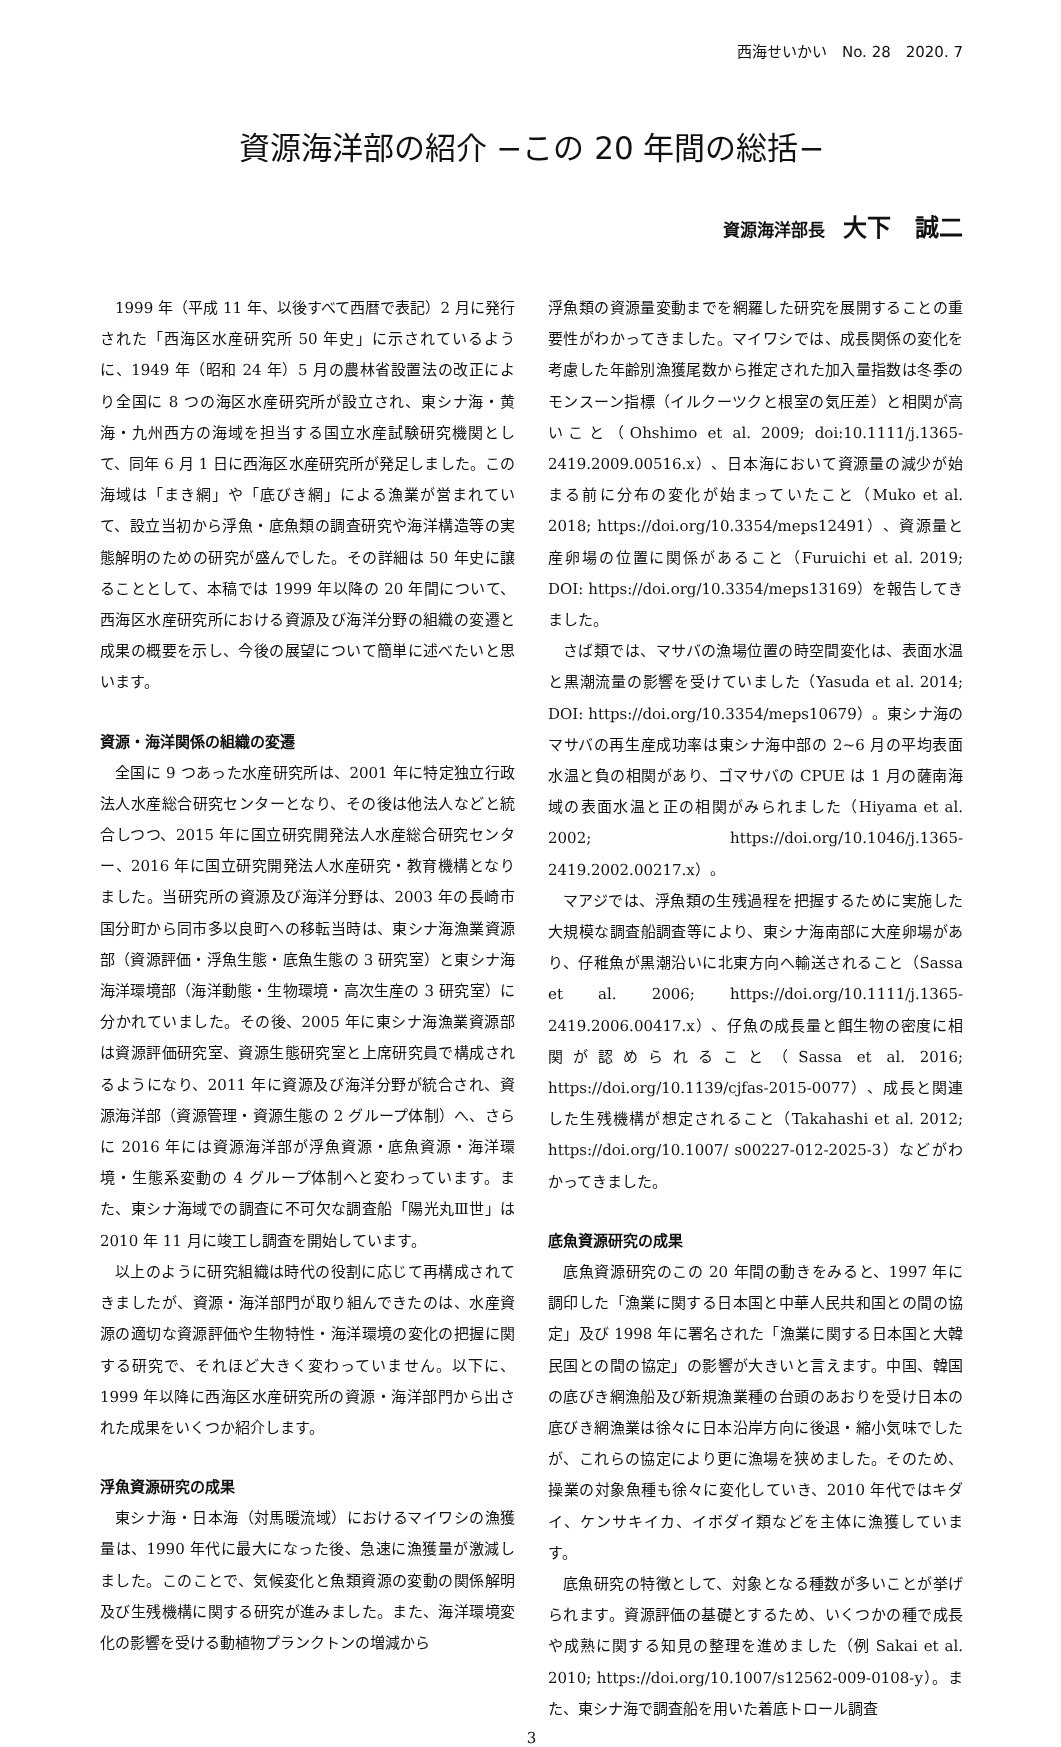西海せいかい　No. 28　2020. 7
資源海洋部の紹介 −この 20 年間の総括−
資源海洋部長 大下　誠二
1999 年（平成 11 年、以後すべて西暦で表記）2 月に発行された「西海区水産研究所 50 年史」に示されているように、1949 年（昭和 24 年）5 月の農林省設置法の改正により全国に 8 つの海区水産研究所が設立され、東シナ海・黄海・九州西方の海域を担当する国立水産試験研究機関として、同年 6 月 1 日に西海区水産研究所が発足しました。この海域は「まき網」や「底びき網」による漁業が営まれていて、設立当初から浮魚・底魚類の調査研究や海洋構造等の実態解明のための研究が盛んでした。その詳細は 50 年史に譲ることとして、本稿では 1999 年以降の 20 年間について、西海区水産研究所における資源及び海洋分野の組織の変遷と成果の概要を示し、今後の展望について簡単に述べたいと思います。
資源・海洋関係の組織の変遷
全国に 9 つあった水産研究所は、2001 年に特定独立行政法人水産総合研究センターとなり、その後は他法人などと統合しつつ、2015 年に国立研究開発法人水産総合研究センター、2016 年に国立研究開発法人水産研究・教育機構となりました。当研究所の資源及び海洋分野は、2003 年の長崎市国分町から同市多以良町への移転当時は、東シナ海漁業資源部（資源評価・浮魚生態・底魚生態の 3 研究室）と東シナ海海洋環境部（海洋動態・生物環境・高次生産の 3 研究室）に分かれていました。その後、2005 年に東シナ海漁業資源部は資源評価研究室、資源生態研究室と上席研究員で構成されるようになり、2011 年に資源及び海洋分野が統合され、資源海洋部（資源管理・資源生態の 2 グループ体制）へ、さらに 2016 年には資源海洋部が浮魚資源・底魚資源・海洋環境・生態系変動の 4 グループ体制へと変わっています。また、東シナ海域での調査に不可欠な調査船「陽光丸Ⅲ世」は 2010 年 11 月に竣工し調査を開始しています。
以上のように研究組織は時代の役割に応じて再構成されてきましたが、資源・海洋部門が取り組んできたのは、水産資源の適切な資源評価や生物特性・海洋環境の変化の把握に関する研究で、それほど大きく変わっていません。以下に、1999 年以降に西海区水産研究所の資源・海洋部門から出された成果をいくつか紹介します。
浮魚資源研究の成果
東シナ海・日本海（対馬暖流域）におけるマイワシの漁獲量は、1990 年代に最大になった後、急速に漁獲量が激減しました。このことで、気候変化と魚類資源の変動の関係解明及び生残機構に関する研究が進みました。また、海洋環境変化の影響を受ける動植物プランクトンの増減から
浮魚類の資源量変動までを網羅した研究を展開することの重要性がわかってきました。マイワシでは、成長関係の変化を考慮した年齢別漁獲尾数から推定された加入量指数は冬季のモンスーン指標（イルクーツクと根室の気圧差）と相関が高いこと（Ohshimo et al. 2009; doi:10.1111/j.1365-2419.2009.00516.x）、日本海において資源量の減少が始まる前に分布の変化が始まっていたこと（Muko et al. 2018; https://doi.org/10.3354/meps12491）、資源量と産卵場の位置に関係があること（Furuichi et al. 2019; DOI: https://doi.org/10.3354/meps13169）を報告してきました。
さば類では、マサバの漁場位置の時空間変化は、表面水温と黒潮流量の影響を受けていました（Yasuda et al. 2014; DOI: https://doi.org/10.3354/meps10679）。東シナ海のマサバの再生産成功率は東シナ海中部の 2~6 月の平均表面水温と負の相関があり、ゴマサバの CPUE は 1 月の薩南海域の表面水温と正の相関がみられました（Hiyama et al. 2002; https://doi.org/10.1046/j.1365-2419.2002.00217.x）。
マアジでは、浮魚類の生残過程を把握するために実施した大規模な調査船調査等により、東シナ海南部に大産卵場があり、仔稚魚が黒潮沿いに北東方向へ輸送されること（Sassa et al. 2006; https://doi.org/10.1111/j.1365-2419.2006.00417.x）、仔魚の成長量と餌生物の密度に相関が認められること（Sassa et al. 2016; https://doi.org/10.1139/cjfas-2015-0077）、成長と関連した生残機構が想定されること（Takahashi et al. 2012; https://doi.org/10.1007/ s00227-012-2025-3）などがわかってきました。
底魚資源研究の成果
底魚資源研究のこの 20 年間の動きをみると、1997 年に調印した「漁業に関する日本国と中華人民共和国との間の協定」及び 1998 年に署名された「漁業に関する日本国と大韓民国との間の協定」の影響が大きいと言えます。中国、韓国の底びき網漁船及び新規漁業種の台頭のあおりを受け日本の底びき網漁業は徐々に日本沿岸方向に後退・縮小気味でしたが、これらの協定により更に漁場を狭めました。そのため、操業の対象魚種も徐々に変化していき、2010 年代ではキダイ、ケンサキイカ、イボダイ類などを主体に漁獲しています。
底魚研究の特徴として、対象となる種数が多いことが挙げられます。資源評価の基礎とするため、いくつかの種で成長や成熟に関する知見の整理を進めました（例 Sakai et al. 2010; https://doi.org/10.1007/s12562-009-0108-y）。また、東シナ海で調査船を用いた着底トロール調査
3